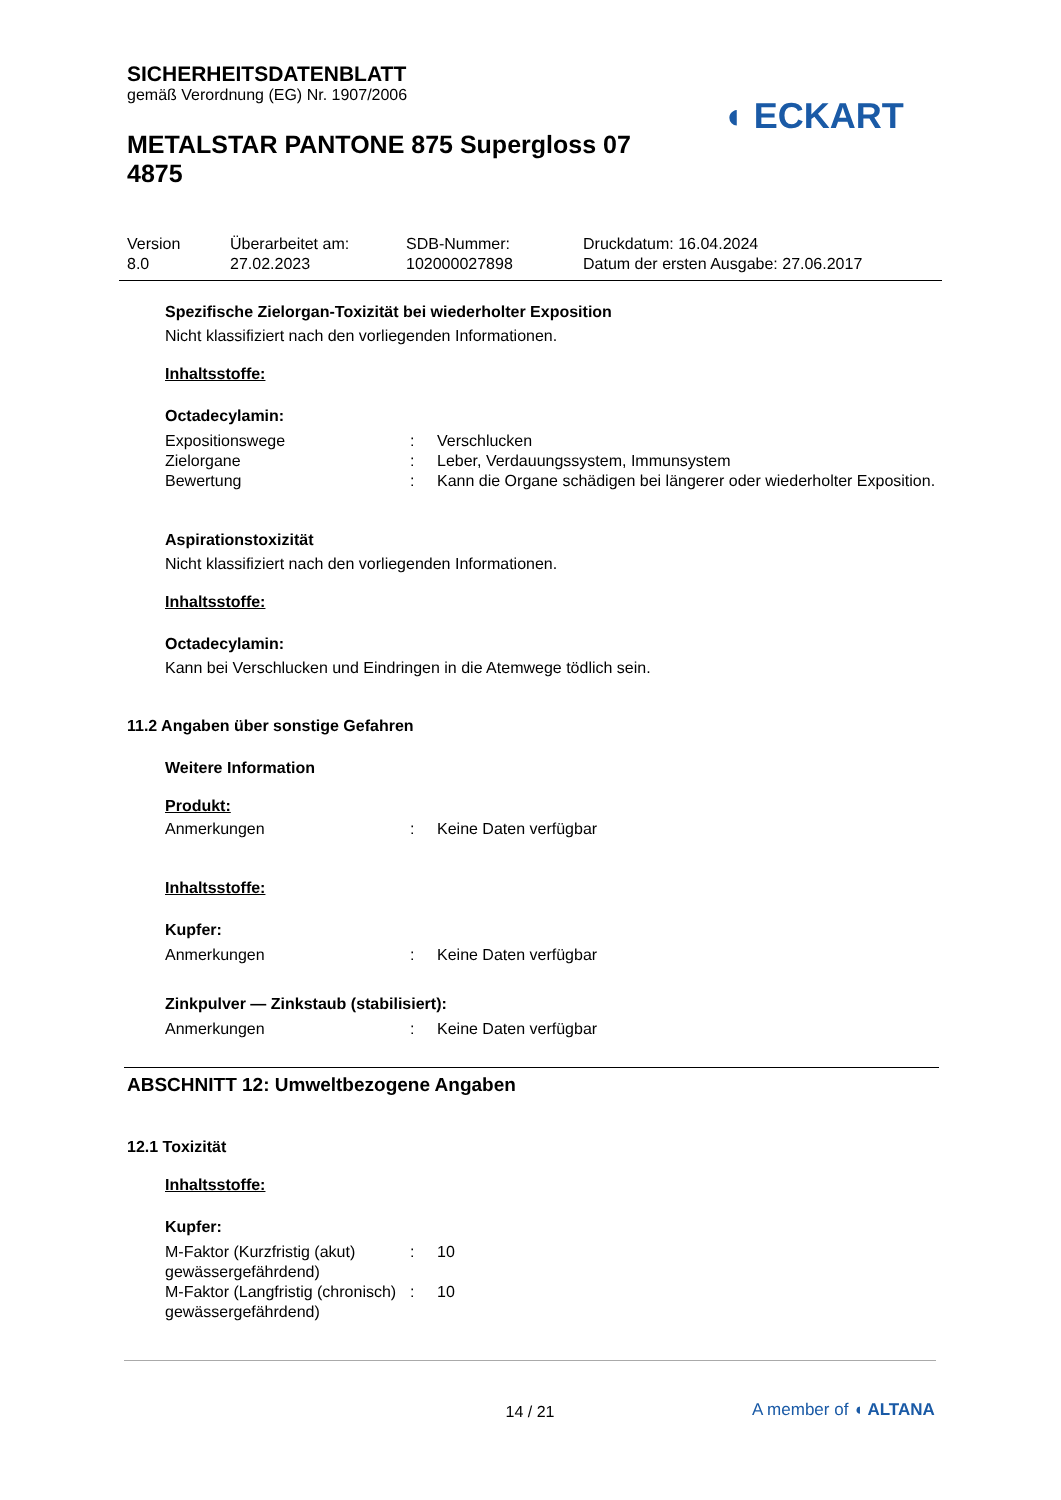◖ ECKART
SICHERHEITSDATENBLATT
gemäß Verordnung (EG) Nr. 1907/2006
METALSTAR PANTONE 875 Supergloss 07 4875
Version
8.0
Überarbeitet am:
27.02.2023
SDB-Nummer:
102000027898
Druckdatum: 16.04.2024
Datum der ersten Ausgabe: 27.06.2017
Spezifische Zielorgan-Toxizität bei wiederholter Exposition
Nicht klassifiziert nach den vorliegenden Informationen.
Inhaltsstoffe:
Octadecylamin:
Expositionswege : Verschlucken
Zielorgane : Leber, Verdauungssystem, Immunsystem
Bewertung : Kann die Organe schädigen bei längerer oder wiederholter Exposition.
Aspirationstoxizität
Nicht klassifiziert nach den vorliegenden Informationen.
Inhaltsstoffe:
Octadecylamin:
Kann bei Verschlucken und Eindringen in die Atemwege tödlich sein.
11.2 Angaben über sonstige Gefahren
Weitere Information
Produkt:
Anmerkungen : Keine Daten verfügbar
Inhaltsstoffe:
Kupfer:
Anmerkungen : Keine Daten verfügbar
Zinkpulver — Zinkstaub (stabilisiert):
Anmerkungen : Keine Daten verfügbar
ABSCHNITT 12: Umweltbezogene Angaben
12.1 Toxizität
Inhaltsstoffe:
Kupfer:
M-Faktor (Kurzfristig (akut) gewässergefährdend)
: 10
M-Faktor (Langfristig (chronisch) gewässergefährdend)
: 10
14 / 21
A member of ◖ ALTANA